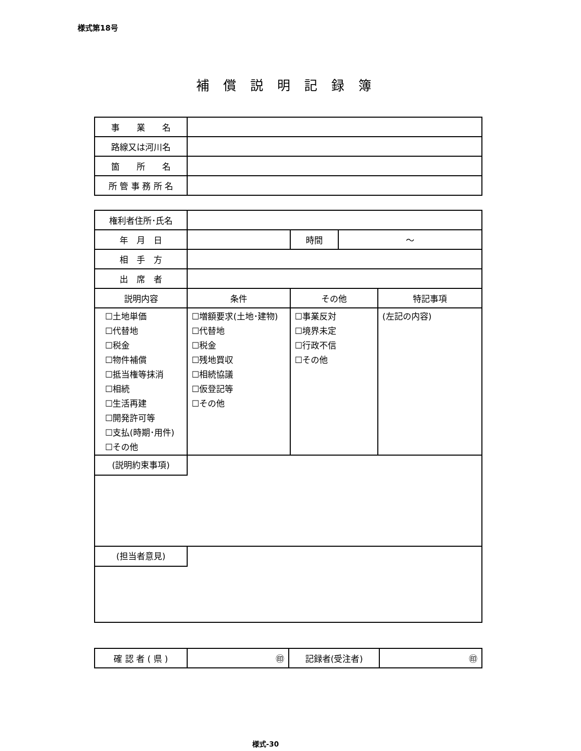様式第18号
補償説明記録簿
| 事 業 名 | |
| 路線又は河川名 | |
| 箇 所 名 | |
| 所 管 事 務 所 名 | |
| 権利者住所･氏名 | | | | |
| 年 月 日 | | 時間 | ～ | |
| 相 手 方 | | | | |
| 出 席 者 | | | | |
| 説明内容 | 条件 | その他 | | 特記事項 |
| ☐土地単価 ☐代替地 ☐税金 ☐物件補償 ☐抵当権等抹消 ☐相続 ☐生活再建 ☐開発許可等 ☐支払(時期･用件) ☐その他 | ☐増額要求(土地･建物) ☐代替地 ☐税金 ☐残地買収 ☐相続協議 ☐仮登記等 ☐その他 | ☐事業反対 ☐境界未定 ☐行政不信 ☐その他 | | (左記の内容) |
| (説明約束事項) | | | | |
| (担当者意見) | | | | |
| 確 認 者 ( 県 ) | ㊞ | 記録者(受注者) | ㊞ |
様式-30